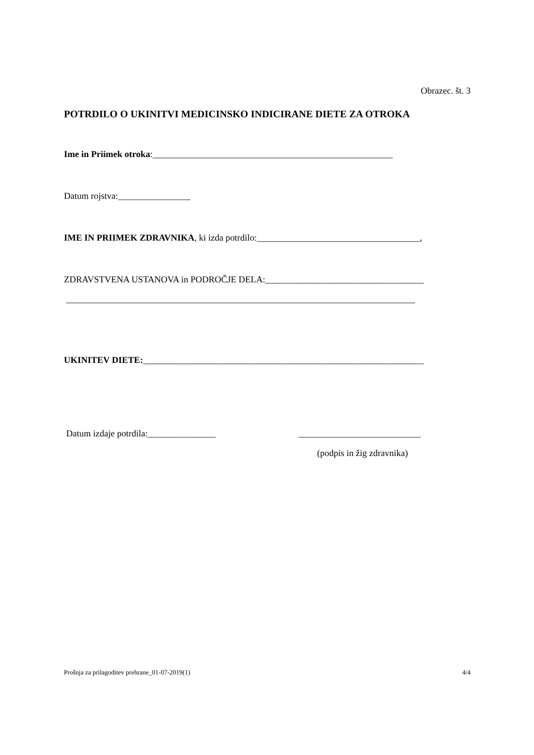Obrazec. št. 3
POTRDILO O UKINITVI MEDICINSKO INDICIRANE DIETE ZA OTROKA
Ime in Priimek otroka:_____________________________________________________
Datum rojstva:________________
IME IN PRIIMEK ZDRAVNIKA, ki izda potrdilo:____________________________________,
ZDRAVSTVENA USTANOVA in PODROČJE DELA:___________________________________
_____________________________________________________________________________
UKINITEV DIETE:______________________________________________________________
Datum izdaje potrdila:_______________ ___________________________
(podpis in žig zdravnika)
Prošnja za prilagoditev prehrane_01-07-2019(1) 4/4